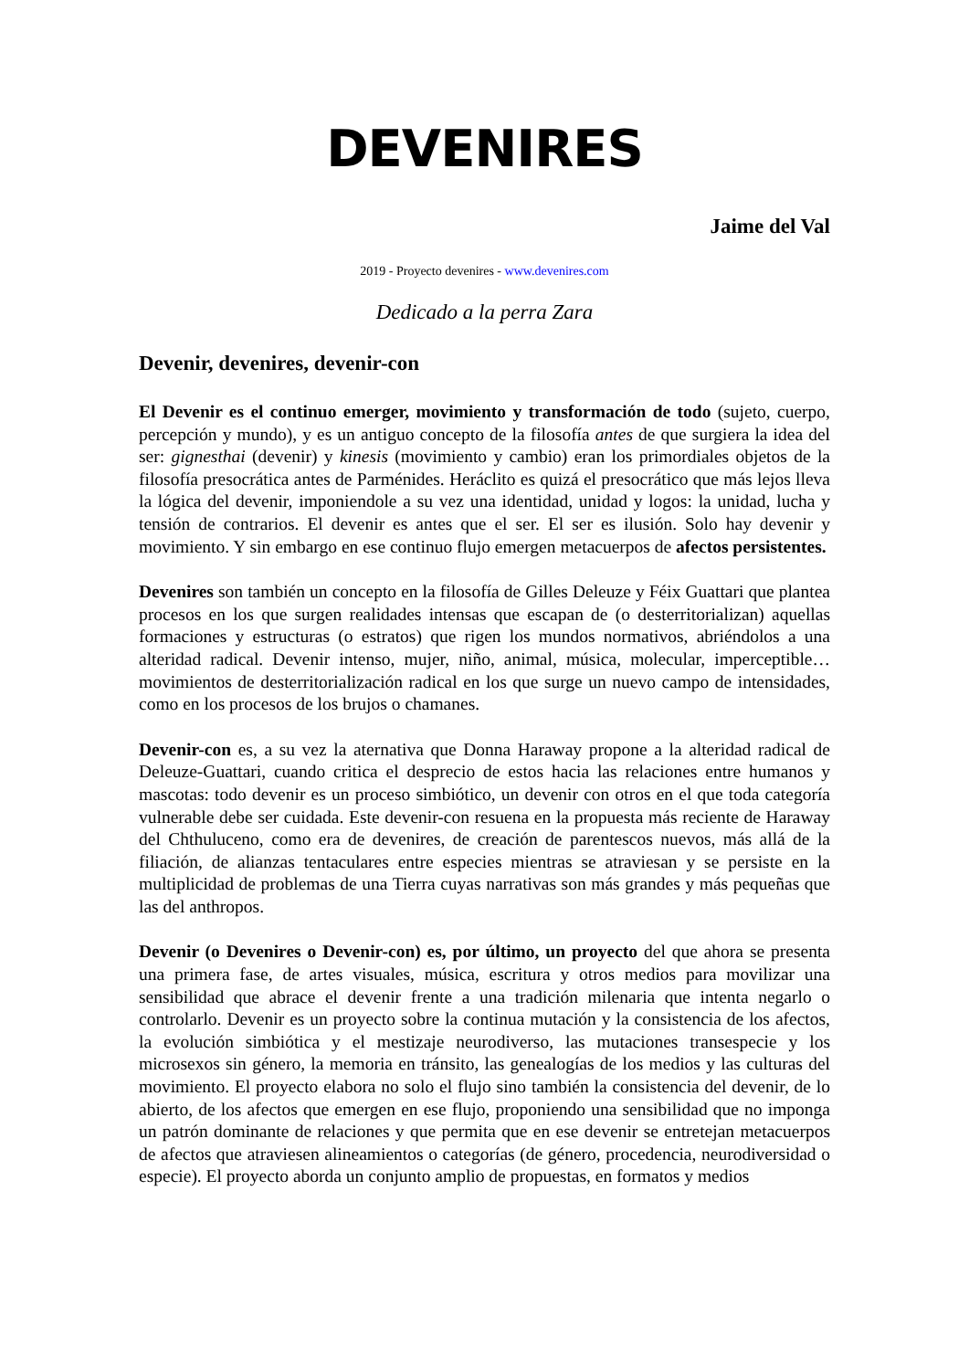DEVENIRES
Jaime del Val
2019 - Proyecto devenires - www.devenires.com
Dedicado a la perra Zara
Devenir, devenires, devenir-con
El Devenir es el continuo emerger, movimiento y transformación de todo (sujeto, cuerpo, percepción y mundo), y es un antiguo concepto de la filosofía antes de que surgiera la idea del ser: gignesthai (devenir) y kinesis (movimiento y cambio) eran los primordiales objetos de la filosofía presocrática antes de Parménides. Heráclito es quizá el presocrático que más lejos lleva la lógica del devenir, imponiendole a su vez una identidad, unidad y logos: la unidad, lucha y tensión de contrarios. El devenir es antes que el ser. El ser es ilusión. Solo hay devenir y movimiento. Y sin embargo en ese continuo flujo emergen metacuerpos de afectos persistentes.
Devenires son también un concepto en la filosofía de Gilles Deleuze y Féix Guattari que plantea procesos en los que surgen realidades intensas que escapan de (o desterritorializan) aquellas formaciones y estructuras (o estratos) que rigen los mundos normativos, abriéndolos a una alteridad radical. Devenir intenso, mujer, niño, animal, música, molecular, imperceptible… movimientos de desterritorialización radical en los que surge un nuevo campo de intensidades, como en los procesos de los brujos o chamanes.
Devenir-con es, a su vez la aternativa que Donna Haraway propone a la alteridad radical de Deleuze-Guattari, cuando critica el desprecio de estos hacia las relaciones entre humanos y mascotas: todo devenir es un proceso simbiótico, un devenir con otros en el que toda categoría vulnerable debe ser cuidada. Este devenir-con resuena en la propuesta más reciente de Haraway del Chthuluceno, como era de devenires, de creación de parentescos nuevos, más allá de la filiación, de alianzas tentaculares entre especies mientras se atraviesan y se persiste en la multiplicidad de problemas de una Tierra cuyas narrativas son más grandes y más pequeñas que las del anthropos.
Devenir (o Devenires o Devenir-con) es, por último, un proyecto del que ahora se presenta una primera fase, de artes visuales, música, escritura y otros medios para movilizar una sensibilidad que abrace el devenir frente a una tradición milenaria que intenta negarlo o controlarlo. Devenir es un proyecto sobre la continua mutación y la consistencia de los afectos, la evolución simbiótica y el mestizaje neurodiverso, las mutaciones transespecie y los microsexos sin género, la memoria en tránsito, las genealogías de los medios y las culturas del movimiento. El proyecto elabora no solo el flujo sino también la consistencia del devenir, de lo abierto, de los afectos que emergen en ese flujo, proponiendo una sensibilidad que no imponga un patrón dominante de relaciones y que permita que en ese devenir se entretejan metacuerpos de afectos que atraviesen alineamientos o categorías (de género, procedencia, neurodiversidad o especie). El proyecto aborda un conjunto amplio de propuestas, en formatos y medios